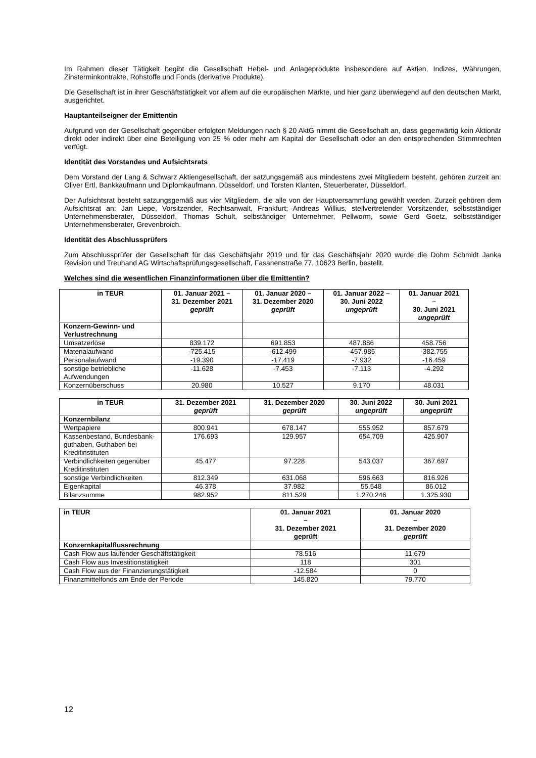Im Rahmen dieser Tätigkeit begibt die Gesellschaft Hebel- und Anlageprodukte insbesondere auf Aktien, Indizes, Währungen, Zinsterminkontrakte, Rohstoffe und Fonds (derivative Produkte).
Die Gesellschaft ist in ihrer Geschäftstätigkeit vor allem auf die europäischen Märkte, und hier ganz überwiegend auf den deutschen Markt, ausgerichtet.
Hauptanteilseigner der Emittentin
Aufgrund von der Gesellschaft gegenüber erfolgten Meldungen nach § 20 AktG nimmt die Gesellschaft an, dass gegenwärtig kein Aktionär direkt oder indirekt über eine Beteiligung von 25 % oder mehr am Kapital der Gesellschaft oder an den entsprechenden Stimmrechten verfügt.
Identität des Vorstandes und Aufsichtsrats
Dem Vorstand der Lang & Schwarz Aktiengesellschaft, der satzungsgemäß aus mindestens zwei Mitgliedern besteht, gehören zurzeit an: Oliver Ertl, Bankkaufmann und Diplomkaufmann, Düsseldorf, und Torsten Klanten, Steuerberater, Düsseldorf.
Der Aufsichtsrat besteht satzungsgemäß aus vier Mitgliedern, die alle von der Hauptversammlung gewählt werden. Zurzeit gehören dem Aufsichtsrat an: Jan Liepe, Vorsitzender, Rechtsanwalt, Frankfurt; Andreas Willius, stellvertretender Vorsitzender, selbstständiger Unternehmensberater, Düsseldorf, Thomas Schult, selbständiger Unternehmer, Pellworm, sowie Gerd Goetz, selbstständiger Unternehmensberater, Grevenbroich.
Identität des Abschlussprüfers
Zum Abschlussprüfer der Gesellschaft für das Geschäftsjahr 2019 und für das Geschäftsjahr 2020 wurde die Dohm Schmidt Janka Revision und Treuhand AG Wirtschaftsprüfungsgesellschaft, Fasanenstraße 77, 10623 Berlin, bestellt.
Welches sind die wesentlichen Finanzinformationen über die Emittentin?
| in TEUR | 01. Januar 2021 – 31. Dezember 2021 geprüft | 01. Januar 2020 – 31. Dezember 2020 geprüft | 01. Januar 2022 – 30. Juni 2022 ungeprüft | 01. Januar 2021 – 30. Juni 2021 ungeprüft |
| --- | --- | --- | --- | --- |
| Konzern-Gewinn- und Verlustrechnung | | | | |
| Umsatzerlöse | 839.172 | 691.853 | 487.886 | 458.756 |
| Materialaufwand | -725.415 | -612.499 | -457.985 | -382.755 |
| Personalaufwand | -19.390 | -17.419 | -7.932 | -16.459 |
| sonstige betriebliche Aufwendungen | -11.628 | -7.453 | -7.113 | -4.292 |
| Konzernüberschuss | 20.980 | 10.527 | 9.170 | 48.031 |
| in TEUR | 31. Dezember 2021 geprüft | 31. Dezember 2020 geprüft | 30. Juni 2022 ungeprüft | 30. Juni 2021 ungeprüft |
| --- | --- | --- | --- | --- |
| Konzernbilanz | | | | |
| Wertpapiere | 800.941 | 678.147 | 555.952 | 857.679 |
| Kassenbestand, Bundesbank-guthaben, Guthaben bei Kreditinstituten | 176.693 | 129.957 | 654.709 | 425.907 |
| Verbindlichkeiten gegenüber Kreditinstituten | 45.477 | 97.228 | 543.037 | 367.697 |
| sonstige Verbindlichkeiten | 812.349 | 631.068 | 596.663 | 816.926 |
| Eigenkapital | 46.378 | 37.982 | 55.548 | 86.012 |
| Bilanzsumme | 982.952 | 811.529 | 1.270.246 | 1.325.930 |
| in TEUR | 01. Januar 2021 – 31. Dezember 2021 geprüft | 01. Januar 2020 – 31. Dezember 2020 geprüft |
| --- | --- | --- |
| Konzernkapitalflussrechnung | | |
| Cash Flow aus laufender Geschäftstätigkeit | 78.516 | 11.679 |
| Cash Flow aus Investitionstätigkeit | 118 | 301 |
| Cash Flow aus der Finanzierungstätigkeit | -12.584 | 0 |
| Finanzmittelfonds am Ende der Periode | 145.820 | 79.770 |
12